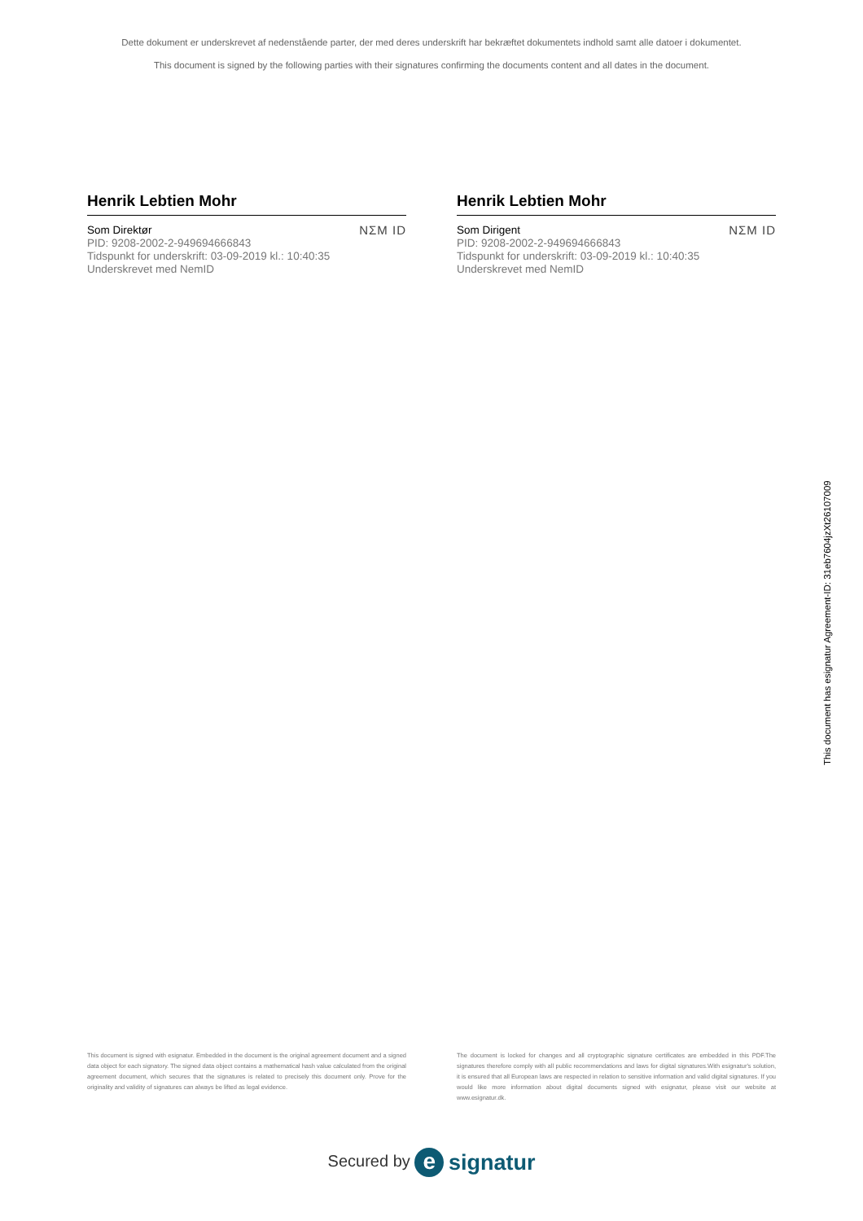Dette dokument er underskrevet af nedenstående parter, der med deres underskrift har bekræftet dokumentets indhold samt alle datoer i dokumentet.
This document is signed by the following parties with their signatures confirming the documents content and all dates in the document.
Henrik Lebtien Mohr
Som Direktør
PID: 9208-2002-2-949694666843
Tidspunkt for underskrift: 03-09-2019 kl.: 10:40:35
Underskrevet med NemID
NΣM ID
Henrik Lebtien Mohr
Som Dirigent
PID: 9208-2002-2-949694666843
Tidspunkt for underskrift: 03-09-2019 kl.: 10:40:35
Underskrevet med NemID
NΣM ID
This document has esignatur Agreement-ID: 31eb7604jzXt26107009
This document is signed with esignatur. Embedded in the document is the original agreement document and a signed data object for each signatory. The signed data object contains a mathematical hash value calculated from the original agreement document, which secures that the signatures is related to precisely this document only. Prove for the originality and validity of signatures can always be lifted as legal evidence.
The document is locked for changes and all cryptographic signature certificates are embedded in this PDF.The signatures therefore comply with all public recommendations and laws for digital signatures.With esignatur's solution, it is ensured that all European laws are respected in relation to sensitive information and valid digital signatures. If you would like more information about digital documents signed with esignatur, please visit our website at www.esignatur.dk.
Secured by e signatur